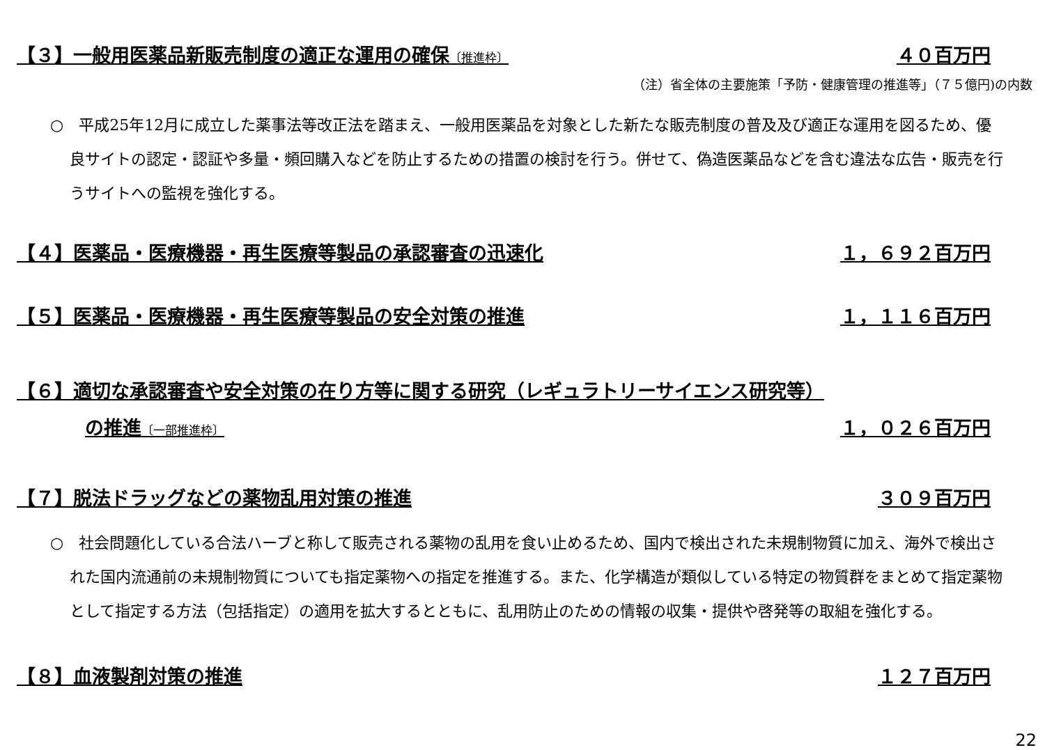【３】一般用医薬品新販売制度の適正な運用の確保〔推進枠〕 ４０百万円
（注）省全体の主要施策「予防・健康管理の推進等」（７５億円)の内数
○　平成25年12月に成立した薬事法等改正法を踏まえ、一般用医薬品を対象とした新たな販売制度の普及及び適正な運用を図るため、優良サイトの認定・認証や多量・頻回購入などを防止するための措置の検討を行う。併せて、偽造医薬品などを含む違法な広告・販売を行うサイトへの監視を強化する。
【４】医薬品・医療機器・再生医療等製品の承認審査の迅速化 １，６９２百万円
【５】医薬品・医療機器・再生医療等製品の安全対策の推進 １，１１６百万円
【６】適切な承認審査や安全対策の在り方等に関する研究（レギュラトリーサイエンス研究等）
の推進〔一部推進枠〕 １，０２６百万円
【７】脱法ドラッグなどの薬物乱用対策の推進 ３０９百万円
○　社会問題化している合法ハーブと称して販売される薬物の乱用を食い止めるため、国内で検出された未規制物質に加え、海外で検出された国内流通前の未規制物質についても指定薬物への指定を推進する。また、化学構造が類似している特定の物質群をまとめて指定薬物として指定する方法（包括指定）の適用を拡大するとともに、乱用防止のための情報の収集・提供や啓発等の取組を強化する。
【８】血液製剤対策の推進 １２７百万円
22